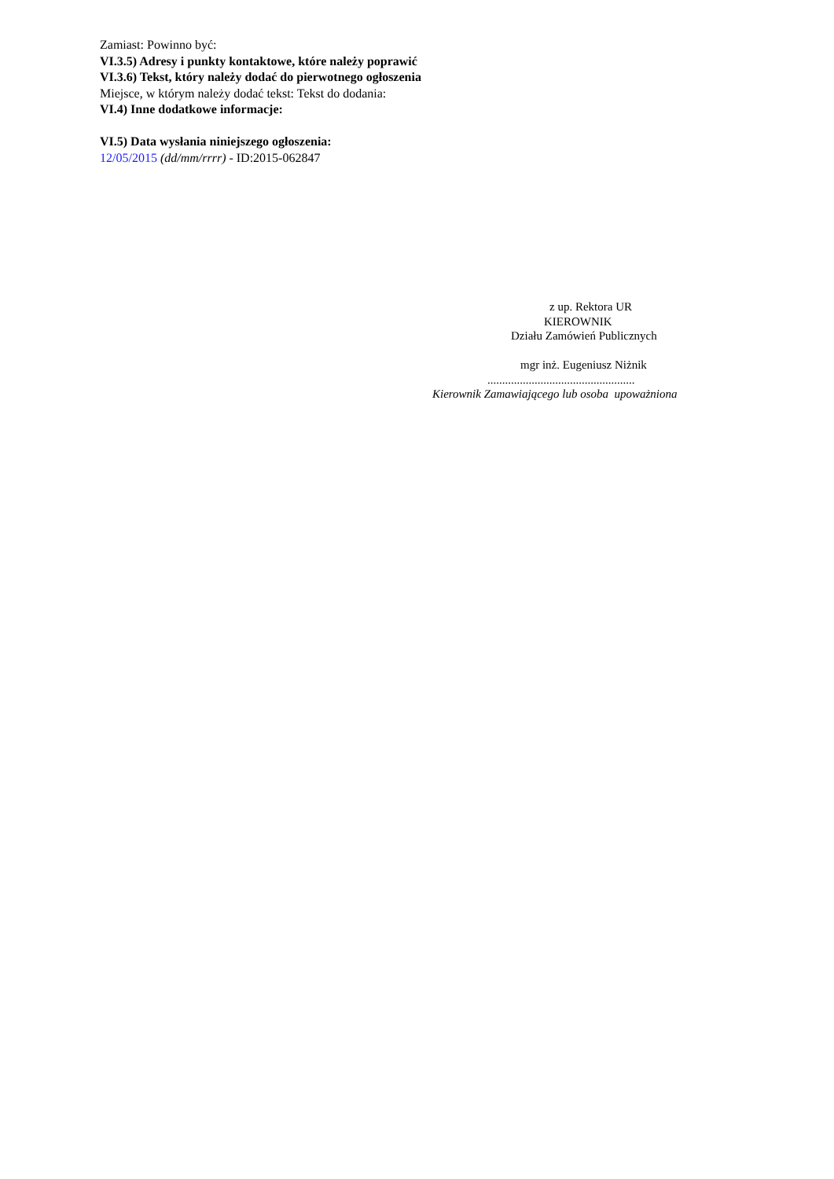Zamiast: Powinno być:
VI.3.5) Adresy i punkty kontaktowe, które należy poprawić
VI.3.6) Tekst, który należy dodać do pierwotnego ogłoszenia
Miejsce, w którym należy dodać tekst: Tekst do dodania:
VI.4) Inne dodatkowe informacje:
VI.5) Data wysłania niniejszego ogłoszenia:
12/05/2015 (dd/mm/rrrr) - ID:2015-062847
z up. Rektora UR
KIEROWNIK
Działu Zamówień Publicznych
mgr inż. Eugeniusz Niżnik
..................................................
Kierownik Zamawiającego lub osoba upoważniona